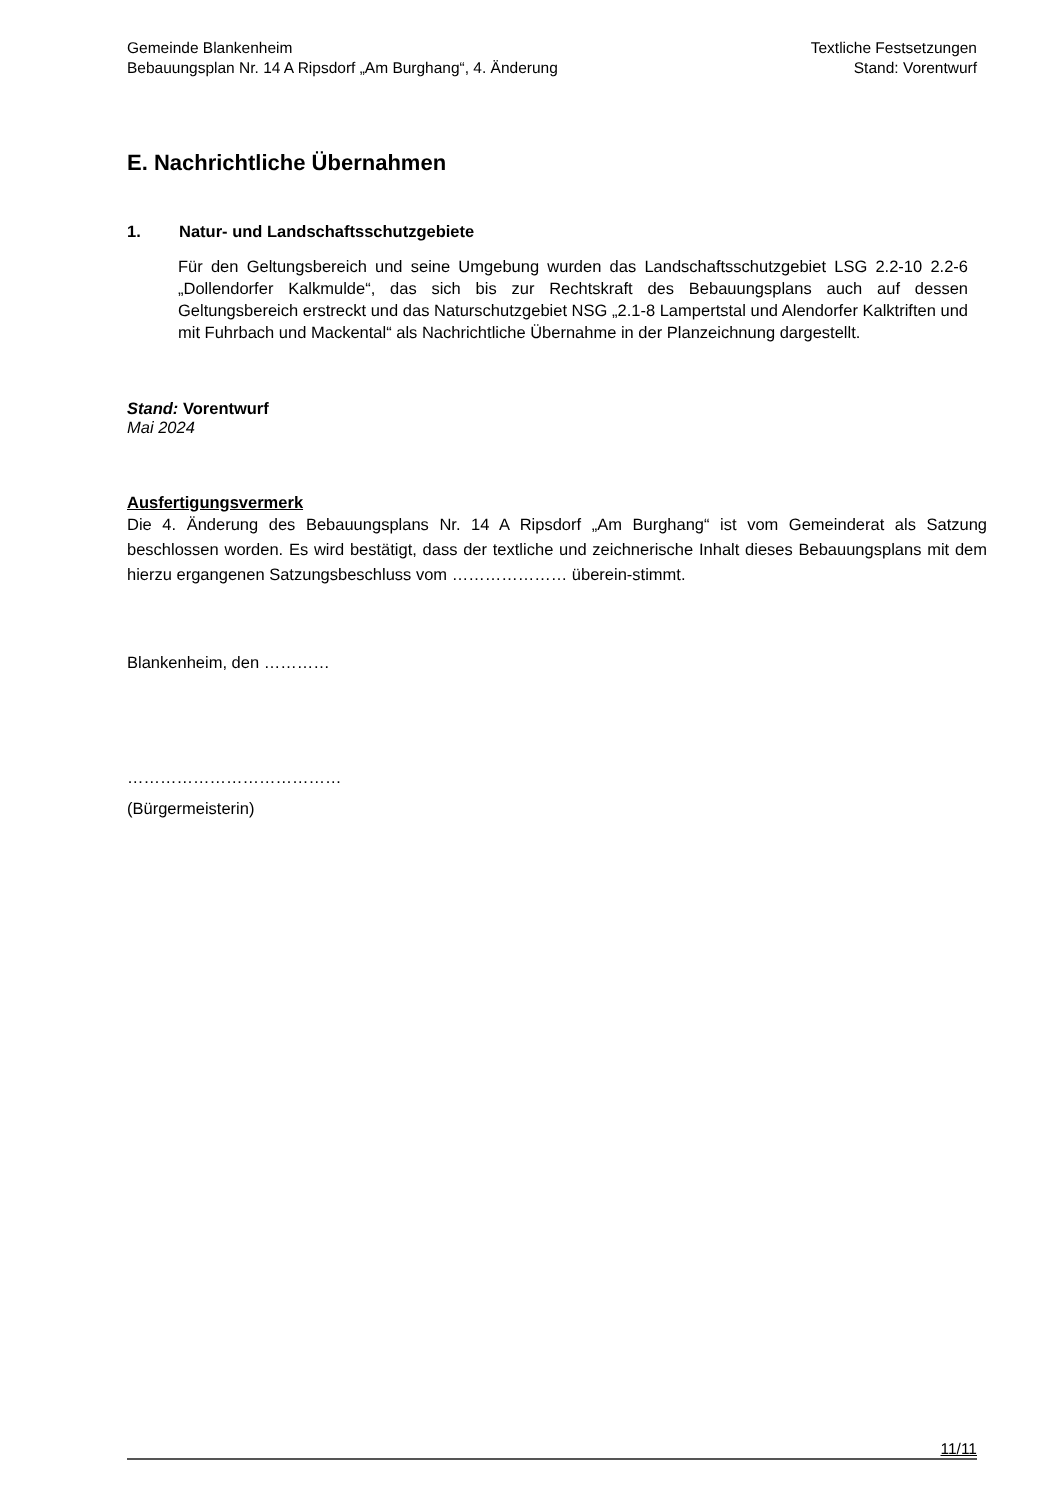Gemeinde Blankenheim
Bebauungsplan Nr. 14 A Ripsdorf „Am Burghang“, 4. Änderung
Textliche Festsetzungen
Stand: Vorentwurf
E. Nachrichtliche Übernahmen
1. Natur- und Landschaftsschutzgebiete
Für den Geltungsbereich und seine Umgebung wurden das Landschaftsschutzgebiet LSG 2.2-10 2.2-6 „Dollendorfer Kalkmulde“, das sich bis zur Rechtskraft des Bebauungsplans auch auf dessen Geltungsbereich erstreckt und das Naturschutzgebiet NSG „2.1-8 Lampertstal und Alendorfer Kalktriften und mit Fuhrbach und Mackental“ als Nachrichtliche Übernahme in der Planzeichnung dargestellt.
Stand: Vorentwurf
Mai 2024
Ausfertigungsvermerk
Die 4. Änderung des Bebauungsplans Nr. 14 A Ripsdorf „Am Burghang“ ist vom Gemeinderat als Satzung beschlossen worden. Es wird bestätigt, dass der textliche und zeichnerische Inhalt dieses Bebauungsplans mit dem hierzu ergangenen Satzungsbeschluss vom ………………… überein-stimmt.
Blankenheim, den …………
…………………………………
(Bürgermeisterin)
11/11